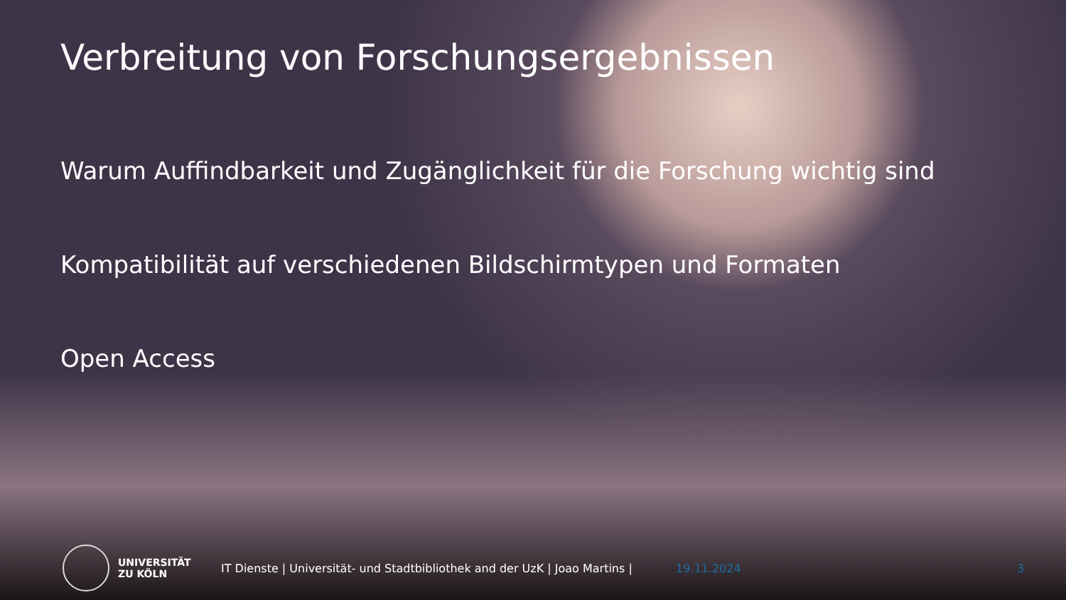Verbreitung von Forschungsergebnissen
Warum Auffindbarkeit und Zugänglichkeit für die Forschung wichtig sind
Kompatibilität auf verschiedenen Bildschirmtypen und Formaten
Open Access
UNIVERSITÄT
ZU KÖLN
IT Dienste | Universität- und Stadtbibliothek and der UzK | Joao Martins |
19.11.2024 3